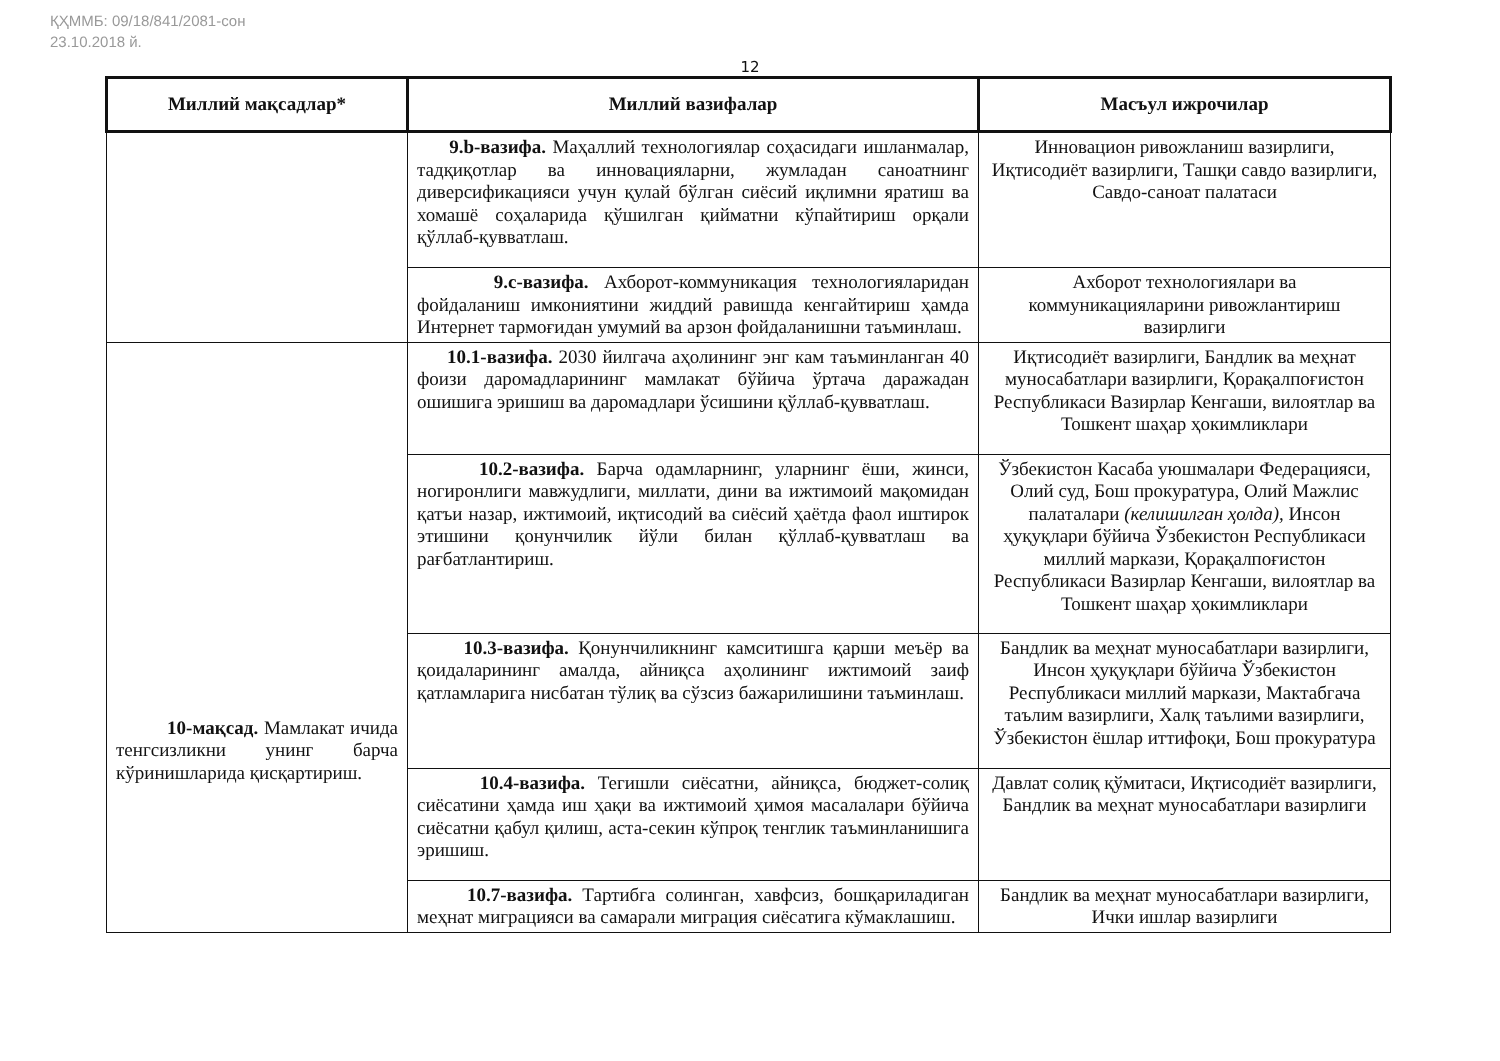ҚҲММБ: 09/18/841/2081-сон
23.10.2018 й.
12
| Миллий мақсадлар* | Миллий вазифалар | Масъул ижрочилар |
| --- | --- | --- |
| | 9.b-вазифа. Маҳаллий технологиялар соҳасидаги ишланмалар, тадқиқотлар ва инновацияларни, жумладан саноатнинг диверсификацияси учун қулай бўлган сиёсий иқлимни яратиш ва хомашё соҳаларида қўшилган қийматни кўпайтириш орқали қўллаб-қувватлаш. | Инновацион ривожланиш вазирлиги, Иқтисодиёт вазирлиги, Ташқи савдо вазирлиги, Савдо-саноат палатаси |
| | 9.c-вазифа. Ахборот-коммуникация технологияларидан фойдаланиш имкониятини жиддий равишда кенгайтириш ҳамда Интернет тармоғидан умумий ва арзон фойдаланишни таъминлаш. | Ахборот технологиялари ва коммуникацияларини ривожлантириш вазирлиги |
| 10-мақсад. Мамлакат ичида тенгсизликни унинг барча кўринишларида қисқартириш. | 10.1-вазифа. 2030 йилгача аҳолининг энг кам таъминланган 40 фоизи даромадларининг мамлакат бўйича ўртача даражадан ошишига эришиш ва даромадлари ўсишини қўллаб-қувватлаш. | Иқтисодиёт вазирлиги, Бандлик ва меҳнат муносабатлари вазирлиги, Қорақалпоғистон Республикаси Вазирлар Кенгаши, вилоятлар ва Тошкент шаҳар ҳокимликлари |
| | 10.2-вазифа. Барча одамларнинг, уларнинг ёши, жинси, ногиронлиги мавжудлиги, миллати, дини ва ижтимоий мақомидан қатъи назар, ижтимоий, иқтисодий ва сиёсий ҳаётда фаол иштирок этишини қонунчилик йўли билан қўллаб-қувватлаш ва рағбатлантириш. | Ўзбекистон Касаба уюшмалари Федерацияси, Олий суд, Бош прокуратура, Олий Мажлис палаталари (келишилган ҳолда), Инсон ҳуқуқлари бўйича Ўзбекистон Республикаси миллий маркази, Қорақалпоғистон Республикаси Вазирлар Кенгаши, вилоятлар ва Тошкент шаҳар ҳокимликлари |
| | 10.3-вазифа. Қонунчиликнинг камситишга қарши меъёр ва қоидаларининг амалда, айниқса аҳолининг ижтимоий заиф қатламларига нисбатан тўлиқ ва сўзсиз бажарилишини таъминлаш. | Бандлик ва меҳнат муносабатлари вазирлиги, Инсон ҳуқуқлари бўйича Ўзбекистон Республикаси миллий маркази, Мактабгача таълим вазирлиги, Халқ таълими вазирлиги, Ўзбекистон ёшлар иттифоқи, Бош прокуратура |
| | 10.4-вазифа. Тегишли сиёсатни, айниқса, бюджет-солиқ сиёсатини ҳамда иш ҳақи ва ижтимоий ҳимоя масалалари бўйича сиёсатни қабул қилиш, аста-секин кўпроқ тенглик таъминланишига эришиш. | Давлат солиқ қўмитаси, Иқтисодиёт вазирлиги, Бандлик ва меҳнат муносабатлари вазирлиги |
| | 10.7-вазифа. Тартибга солинган, хавфсиз, бошқариладиган меҳнат миграцияси ва самарали миграция сиёсатига кўмаклашиш. | Бандлик ва меҳнат муносабатлари вазирлиги, Ички ишлар вазирлиги |